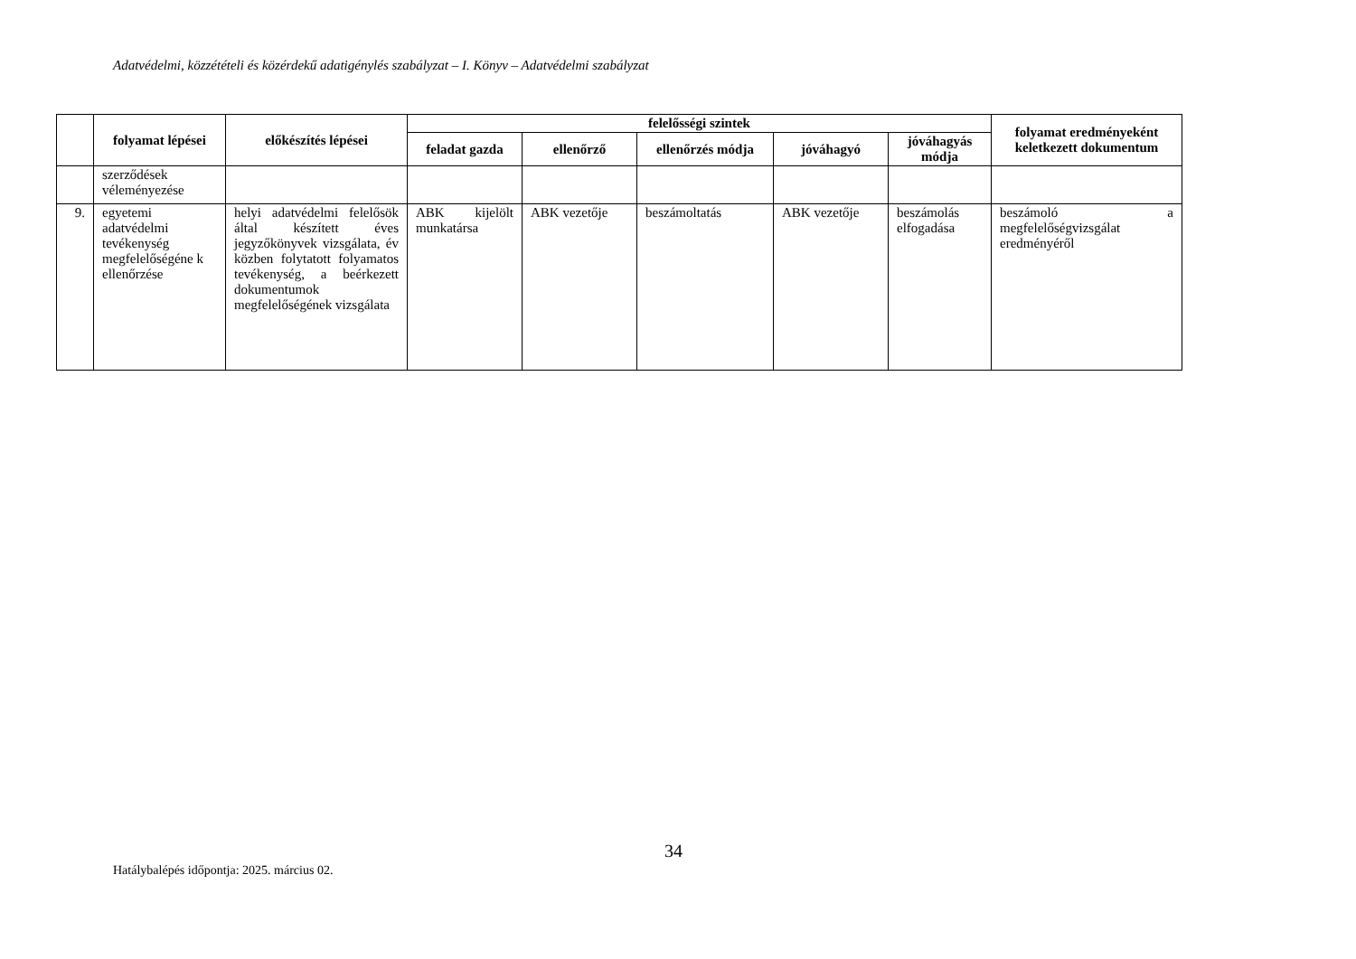Adatvédelmi, közzétételi és közérdekű adatigénylés szabályzat – I. Könyv – Adatvédelmi szabályzat
| | folyamat lépései | előkészítés lépései | felelősségi szintek | | | | | folyamat eredményeként keletkezett dokumentum |
| --- | --- | --- | --- | --- | --- | --- | --- | --- |
| | | | feladat gazda | ellenőrző | ellenőrzés módja | jóváhagyó | jóváhagyás módja | |
| | szerződések véleményezése | | | | | | | |
| 9. | egyetemi adatvédelmi tevékenység megfelelőségéne k ellenőrzése | helyi adatvédelmi felelősök által készített éves jegyzőkönyvek vizsgálata, év közben folytatott folyamatos tevékenység, a beérkezett dokumentumok megfelelőségének vizsgálata | ABK kijelölt munkatársa | ABK vezetője | beszámoltatás | ABK vezetője | beszámolás elfogadása | beszámoló a megfelelőségvizsgálat eredményéről |
34
Hatálybalépés időpontja: 2025. március 02.